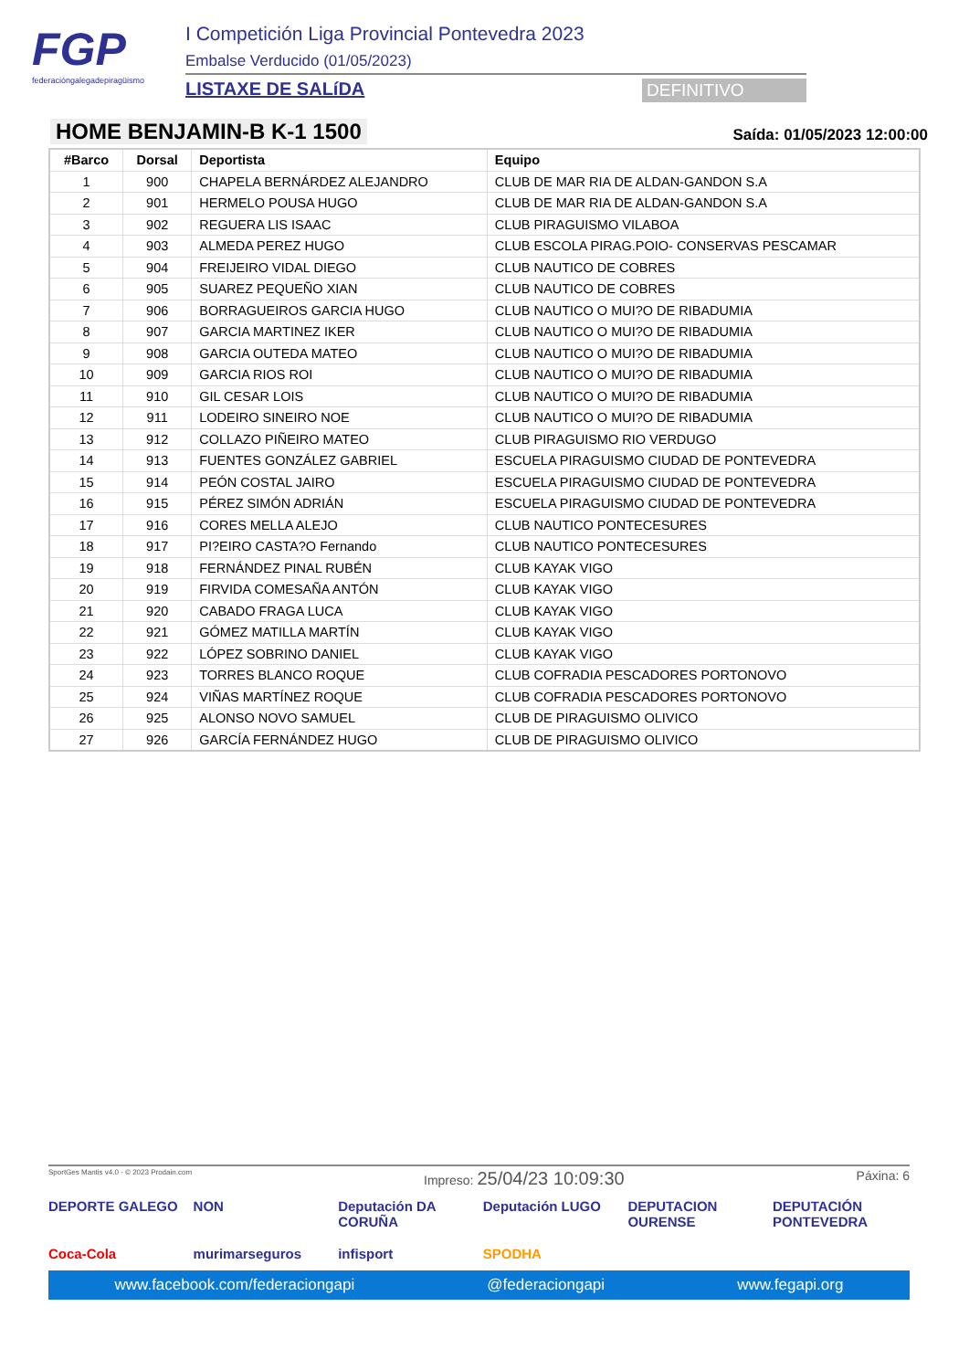FGP
federacióngalegadepiragüismo
I Competición Liga Provincial Pontevedra 2023
Embalse Verducido (01/05/2023)
LISTAXE DE SALíDA DEFINITIVO
HOME BENJAMIN-B K-1 1500
Saída: 01/05/2023 12:00:00
| #Barco | Dorsal | Deportista | Equipo |
| --- | --- | --- | --- |
| 1 | 900 | CHAPELA BERNÁRDEZ ALEJANDRO | CLUB DE MAR RIA DE ALDAN-GANDON S.A |
| 2 | 901 | HERMELO POUSA HUGO | CLUB DE MAR RIA DE ALDAN-GANDON S.A |
| 3 | 902 | REGUERA LIS ISAAC | CLUB PIRAGUISMO VILABOA |
| 4 | 903 | ALMEDA PEREZ HUGO | CLUB ESCOLA PIRAG.POIO- CONSERVAS PESCAMAR |
| 5 | 904 | FREIJEIRO VIDAL DIEGO | CLUB NAUTICO DE COBRES |
| 6 | 905 | SUAREZ PEQUEÑO XIAN | CLUB NAUTICO DE COBRES |
| 7 | 906 | BORRAGUEIROS GARCIA HUGO | CLUB NAUTICO O MUI?O DE RIBADUMIA |
| 8 | 907 | GARCIA MARTINEZ IKER | CLUB NAUTICO O MUI?O DE RIBADUMIA |
| 9 | 908 | GARCIA OUTEDA MATEO | CLUB NAUTICO O MUI?O DE RIBADUMIA |
| 10 | 909 | GARCIA RIOS ROI | CLUB NAUTICO O MUI?O DE RIBADUMIA |
| 11 | 910 | GIL CESAR LOIS | CLUB NAUTICO O MUI?O DE RIBADUMIA |
| 12 | 911 | LODEIRO SINEIRO NOE | CLUB NAUTICO O MUI?O DE RIBADUMIA |
| 13 | 912 | COLLAZO PIÑEIRO MATEO | CLUB PIRAGUISMO RIO VERDUGO |
| 14 | 913 | FUENTES GONZÁLEZ GABRIEL | ESCUELA PIRAGUISMO CIUDAD DE PONTEVEDRA |
| 15 | 914 | PEÓN COSTAL JAIRO | ESCUELA PIRAGUISMO CIUDAD DE PONTEVEDRA |
| 16 | 915 | PÉREZ SIMÓN ADRIÁN | ESCUELA PIRAGUISMO CIUDAD DE PONTEVEDRA |
| 17 | 916 | CORES MELLA ALEJO | CLUB NAUTICO PONTECESURES |
| 18 | 917 | PI?EIRO CASTA?O Fernando | CLUB NAUTICO PONTECESURES |
| 19 | 918 | FERNÁNDEZ PINAL RUBÉN | CLUB KAYAK VIGO |
| 20 | 919 | FIRVIDA COMESAÑA ANTÓN | CLUB KAYAK VIGO |
| 21 | 920 | CABADO FRAGA LUCA | CLUB KAYAK VIGO |
| 22 | 921 | GÓMEZ MATILLA MARTÍN | CLUB KAYAK VIGO |
| 23 | 922 | LÓPEZ SOBRINO DANIEL | CLUB KAYAK VIGO |
| 24 | 923 | TORRES BLANCO ROQUE | CLUB COFRADIA PESCADORES PORTONOVO |
| 25 | 924 | VIÑAS MARTÍNEZ ROQUE | CLUB COFRADIA PESCADORES PORTONOVO |
| 26 | 925 | ALONSO NOVO SAMUEL | CLUB DE PIRAGUISMO OLIVICO |
| 27 | 926 | GARCÍA FERNÁNDEZ HUGO | CLUB DE PIRAGUISMO OLIVICO |
SportGes Mantis v4.0 - © 2023 Prodain.com Impreso: 25/04/23 10:09:30 Páxina: 6
DEPORTE GALEGO
NON
Deputación DA CORUÑA
Deputación LUGO
DEPUTACION OURENSE
DEPUTACIÓN PONTEVEDRA
Coca-Cola
murimarseguros
infisport
SPODHA
www.facebook.com/federaciongapi @federaciongapi www.fegapi.org